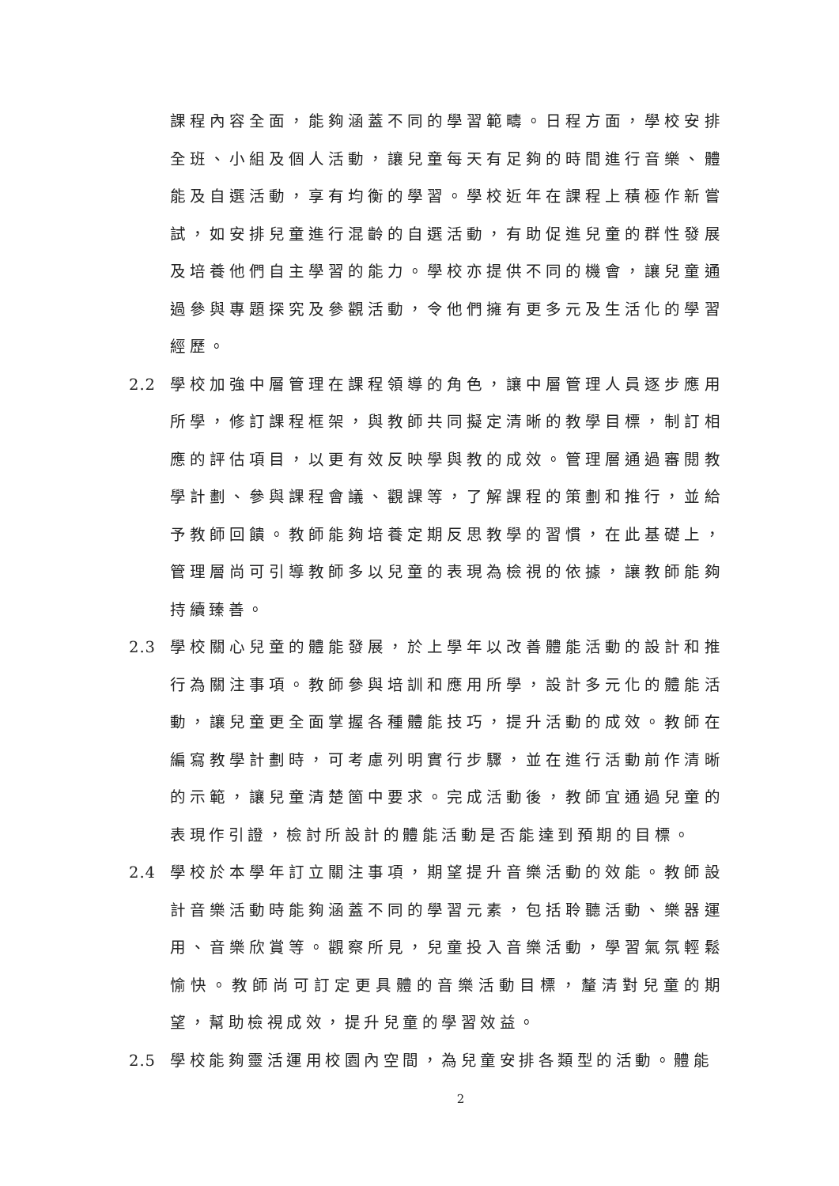課程內容全面，能夠涵蓋不同的學習範疇。日程方面，學校安排全班、小組及個人活動，讓兒童每天有足夠的時間進行音樂、體能及自選活動，享有均衡的學習。學校近年在課程上積極作新嘗試，如安排兒童進行混齡的自選活動，有助促進兒童的群性發展及培養他們自主學習的能力。學校亦提供不同的機會，讓兒童通過參與專題探究及參觀活動，令他們擁有更多元及生活化的學習經歷。
2.2 學校加強中層管理在課程領導的角色，讓中層管理人員逐步應用所學，修訂課程框架，與教師共同擬定清晰的教學目標，制訂相應的評估項目，以更有效反映學與教的成效。管理層通過審閱教學計劃、參與課程會議、觀課等，了解課程的策劃和推行，並給予教師回饋。教師能夠培養定期反思教學的習慣，在此基礎上，管理層尚可引導教師多以兒童的表現為檢視的依據，讓教師能夠持續臻善。
2.3 學校關心兒童的體能發展，於上學年以改善體能活動的設計和推行為關注事項。教師參與培訓和應用所學，設計多元化的體能活動，讓兒童更全面掌握各種體能技巧，提升活動的成效。教師在編寫教學計劃時，可考慮列明實行步驟，並在進行活動前作清晰的示範，讓兒童清楚箇中要求。完成活動後，教師宜通過兒童的表現作引證，檢討所設計的體能活動是否能達到預期的目標。
2.4 學校於本學年訂立關注事項，期望提升音樂活動的效能。教師設計音樂活動時能夠涵蓋不同的學習元素，包括聆聽活動、樂器運用、音樂欣賞等。觀察所見，兒童投入音樂活動，學習氣氛輕鬆愉快。教師尚可訂定更具體的音樂活動目標，釐清對兒童的期望，幫助檢視成效，提升兒童的學習效益。
2.5 學校能夠靈活運用校園內空間，為兒童安排各類型的活動。體能
2